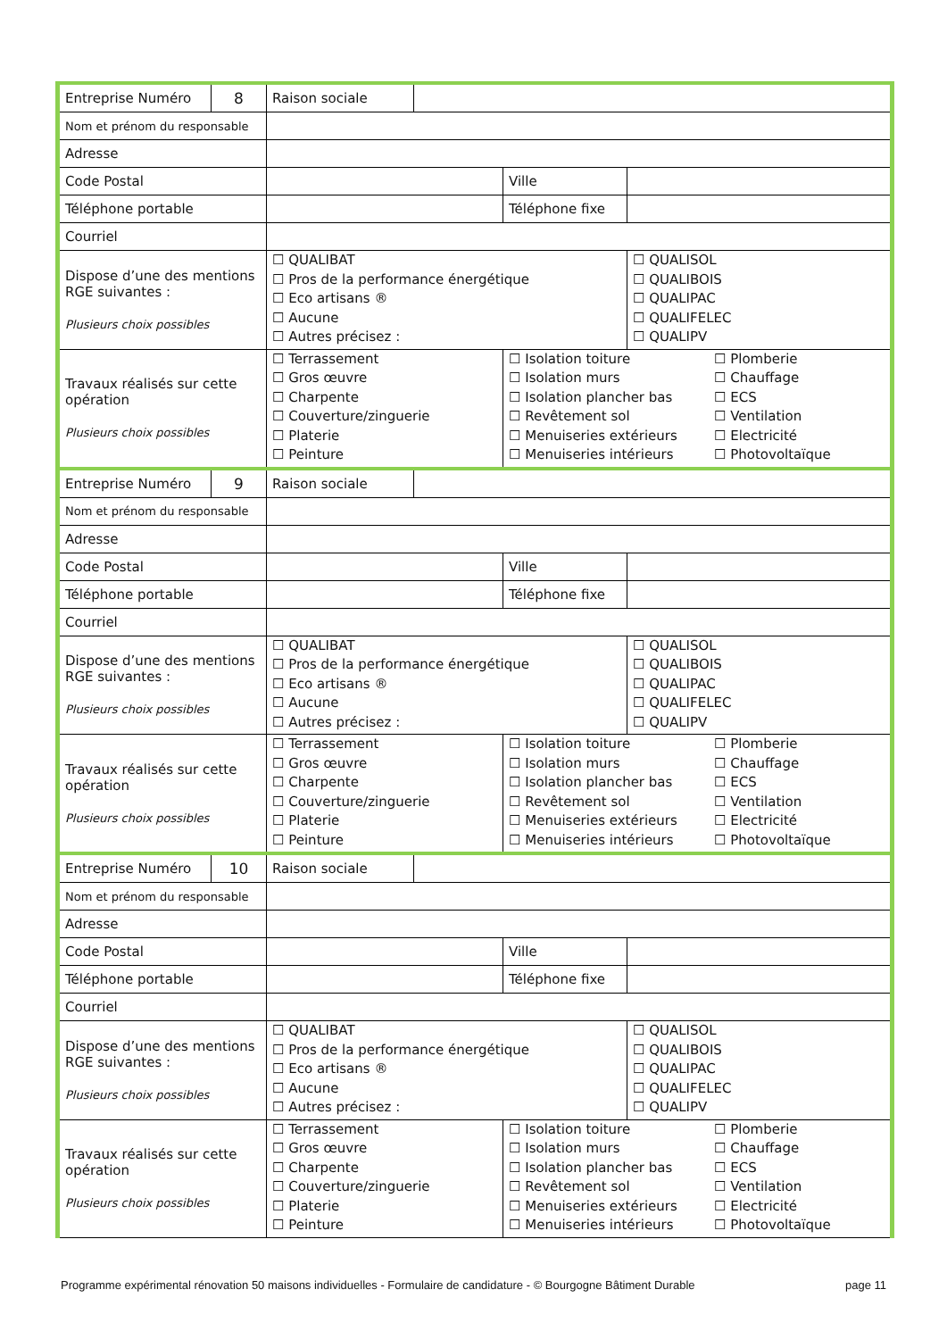| Entreprise Numéro | 8 | Raison sociale | | | |
| Nom et prénom du responsable | | | | | |
| Adresse | | | | | |
| Code Postal | | | | Ville | |
| Téléphone portable | | | | Téléphone fixe | |
| Courriel | | | | | |
| Dispose d’une des mentions RGE suivantes : Plusieurs choix possibles | | ☐ QUALIBAT ☐ Pros de la performance énergétique ☐ Eco artisans ® ☐ Aucune ☐ Autres précisez : | | | ☐ QUALISOL ☐ QUALIBOIS ☐ QUALIPAC ☐ QUALIFELEC ☐ QUALIPV |
| Travaux réalisés sur cette opération Plusieurs choix possibles | | ☐ Terrassement ☐ Gros œuvre ☐ Charpente ☐ Couverture/zinguerie ☐ Platerie ☐ Peinture | | ☐ Isolation toiture ☐ Isolation murs ☐ Isolation plancher bas ☐ Revêtement sol ☐ Menuiseries extérieurs ☐ Menuiseries intérieurs ☐ Plomberie ☐ Chauffage ☐ ECS ☐ Ventilation ☐ Electricité ☐ Photovoltaïque | |
| Entreprise Numéro | 9 | Raison sociale | | | |
| Nom et prénom du responsable | | | | | |
| Adresse | | | | | |
| Code Postal | | | | Ville | |
| Téléphone portable | | | | Téléphone fixe | |
| Courriel | | | | | |
| Dispose d’une des mentions RGE suivantes : Plusieurs choix possibles | | ☐ QUALIBAT ☐ Pros de la performance énergétique ☐ Eco artisans ® ☐ Aucune ☐ Autres précisez : | | | ☐ QUALISOL ☐ QUALIBOIS ☐ QUALIPAC ☐ QUALIFELEC ☐ QUALIPV |
| Travaux réalisés sur cette opération Plusieurs choix possibles | | ☐ Terrassement ☐ Gros œuvre ☐ Charpente ☐ Couverture/zinguerie ☐ Platerie ☐ Peinture | | ☐ Isolation toiture ☐ Isolation murs ☐ Isolation plancher bas ☐ Revêtement sol ☐ Menuiseries extérieurs ☐ Menuiseries intérieurs ☐ Plomberie ☐ Chauffage ☐ ECS ☐ Ventilation ☐ Electricité ☐ Photovoltaïque | |
| Entreprise Numéro | 10 | Raison sociale | | | |
| Nom et prénom du responsable | | | | | |
| Adresse | | | | | |
| Code Postal | | | | Ville | |
| Téléphone portable | | | | Téléphone fixe | |
| Courriel | | | | | |
| Dispose d’une des mentions RGE suivantes : Plusieurs choix possibles | | ☐ QUALIBAT ☐ Pros de la performance énergétique ☐ Eco artisans ® ☐ Aucune ☐ Autres précisez : | | | ☐ QUALISOL ☐ QUALIBOIS ☐ QUALIPAC ☐ QUALIFELEC ☐ QUALIPV |
| Travaux réalisés sur cette opération Plusieurs choix possibles | | ☐ Terrassement ☐ Gros œuvre ☐ Charpente ☐ Couverture/zinguerie ☐ Platerie ☐ Peinture | | ☐ Isolation toiture ☐ Isolation murs ☐ Isolation plancher bas ☐ Revêtement sol ☐ Menuiseries extérieurs ☐ Menuiseries intérieurs ☐ Plomberie ☐ Chauffage ☐ ECS ☐ Ventilation ☐ Electricité ☐ Photovoltaïque | |
Programme expérimental rénovation 50 maisons individuelles - Formulaire de candidature - © Bourgogne Bâtiment Durable page 11